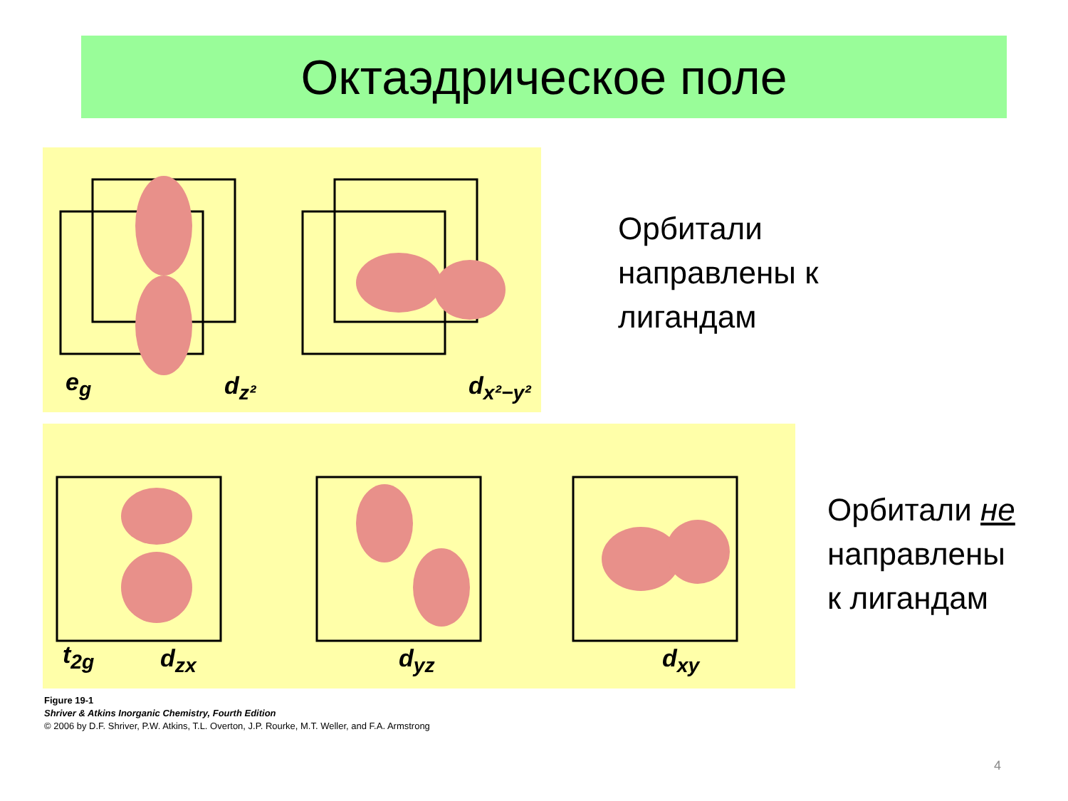Октаэдрическое поле
e<sub>g</sub> d<sub>z²</sub> d<sub>x²−y²</sub>
Орбитали
направлены к
лигандам
t<sub>2g</sub> d<sub>zx</sub> d<sub>yz</sub> d<sub>xy</sub>
Орбитали не
направлены
к лигандам
Figure 19-1
Shriver & Atkins Inorganic Chemistry, Fourth Edition
© 2006 by D.F. Shriver, P.W. Atkins, T.L. Overton, J.P. Rourke, M.T. Weller, and F.A. Armstrong
4